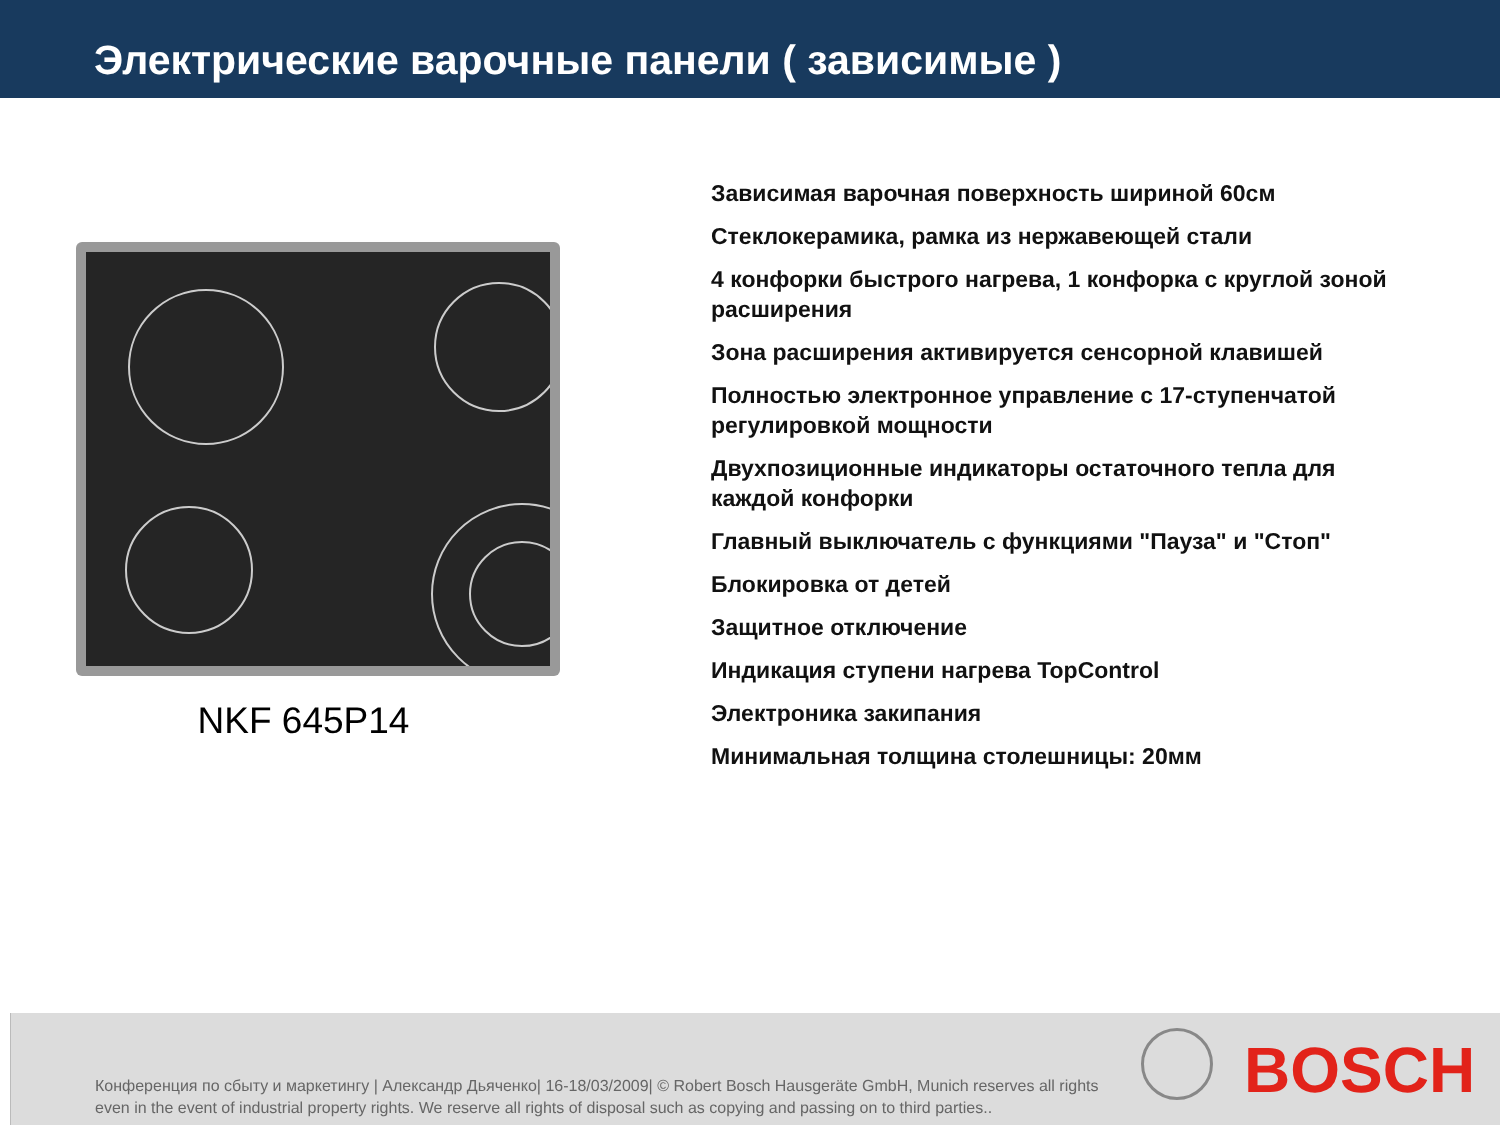Электрические варочные панели ( зависимые )
NKF 645P14
Зависимая варочная поверхность шириной 60см
Стеклокерамика, рамка из нержавеющей стали
4 конфорки быстрого нагрева, 1 конфорка с круглой зоной расширения
Зона расширения активируется сенсорной клавишей
Полностью электронное управление с 17-ступенчатой регулировкой мощности
Двухпозиционные индикаторы остаточного тепла для каждой конфорки
Главный выключатель с функциями "Пауза" и "Стоп"
Блокировка от детей
Защитное отключение
Индикация ступени нагрева TopControl
Электроника закипания
Минимальная толщина столешницы: 20мм
Конференция по сбыту и маркетингу | Александр Дьяченко| 16-18/03/2009| © Robert Bosch Hausgeräte GmbH, Munich reserves all rights even in the event of industrial property rights. We reserve all rights of disposal such as copying and passing on to third parties..
BOSCH